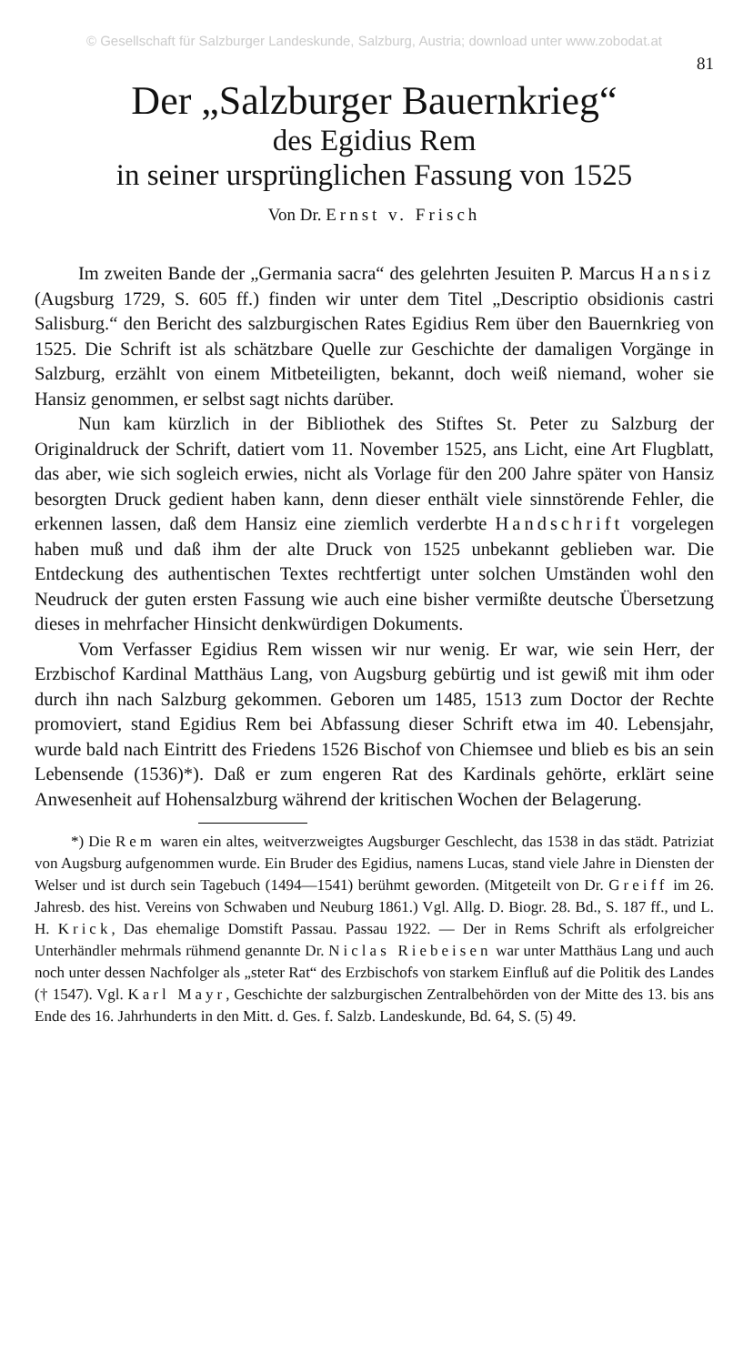© Gesellschaft für Salzburger Landeskunde, Salzburg, Austria; download unter www.zobodat.at
81
Der „Salzburger Bauernkrieg“
des Egidius Rem
in seiner ursprünglichen Fassung von 1525
Von Dr. Ernst v. Frisch
Im zweiten Bande der „Germania sacra“ des gelehrten Jesuiten P. Marcus Hansiz (Augsburg 1729, S. 605 ff.) finden wir unter dem Titel „Descriptio obsidionis castri Salisburg.“ den Bericht des salzburgischen Rates Egidius Rem über den Bauernkrieg von 1525. Die Schrift ist als schätzbare Quelle zur Geschichte der damaligen Vorgänge in Salzburg, erzählt von einem Mitbeteiligten, bekannt, doch weiß niemand, woher sie Hansiz genommen, er selbst sagt nichts darüber.
Nun kam kürzlich in der Bibliothek des Stiftes St. Peter zu Salzburg der Originaldruck der Schrift, datiert vom 11. November 1525, ans Licht, eine Art Flugblatt, das aber, wie sich sogleich erwies, nicht als Vorlage für den 200 Jahre später von Hansiz besorgten Druck gedient haben kann, denn dieser enthält viele sinnstörende Fehler, die erkennen lassen, daß dem Hansiz eine ziemlich verderbte Handschrift vorgelegen haben muß und daß ihm der alte Druck von 1525 unbekannt geblieben war. Die Entdeckung des authentischen Textes rechtfertigt unter solchen Umständen wohl den Neudruck der guten ersten Fassung wie auch eine bisher vermißte deutsche Übersetzung dieses in mehrfacher Hinsicht denkwürdigen Dokuments.
Vom Verfasser Egidius Rem wissen wir nur wenig. Er war, wie sein Herr, der Erzbischof Kardinal Matthäus Lang, von Augsburg gebürtig und ist gewiß mit ihm oder durch ihn nach Salzburg gekommen. Geboren um 1485, 1513 zum Doctor der Rechte promoviert, stand Egidius Rem bei Abfassung dieser Schrift etwa im 40. Lebensjahr, wurde bald nach Eintritt des Friedens 1526 Bischof von Chiemsee und blieb es bis an sein Lebensende (1536)*). Daß er zum engeren Rat des Kardinals gehörte, erklärt seine Anwesenheit auf Hohensalzburg während der kritischen Wochen der Belagerung.
*) Die Rem waren ein altes, weitverzweigtes Augsburger Geschlecht, das 1538 in das städt. Patriziat von Augsburg aufgenommen wurde. Ein Bruder des Egidius, namens Lucas, stand viele Jahre in Diensten der Welser und ist durch sein Tagebuch (1494—1541) berühmt geworden. (Mitgeteilt von Dr. Greiff im 26. Jahresb. des hist. Vereins von Schwaben und Neuburg 1861.) Vgl. Allg. D. Biogr. 28. Bd., S. 187 ff., und L. H. Krick, Das ehemalige Domstift Passau. Passau 1922. — Der in Rems Schrift als erfolgreicher Unterhändler mehrmals rühmend genannte Dr. Niclas Riebeisen war unter Matthäus Lang und auch noch unter dessen Nachfolger als „steter Rat“ des Erzbischofs von starkem Einfluß auf die Politik des Landes († 1547). Vgl. Karl Mayr, Geschichte der salzburgischen Zentralbehörden von der Mitte des 13. bis ans Ende des 16. Jahrhunderts in den Mitt. d. Ges. f. Salzb. Landeskunde, Bd. 64, S. (5) 49.